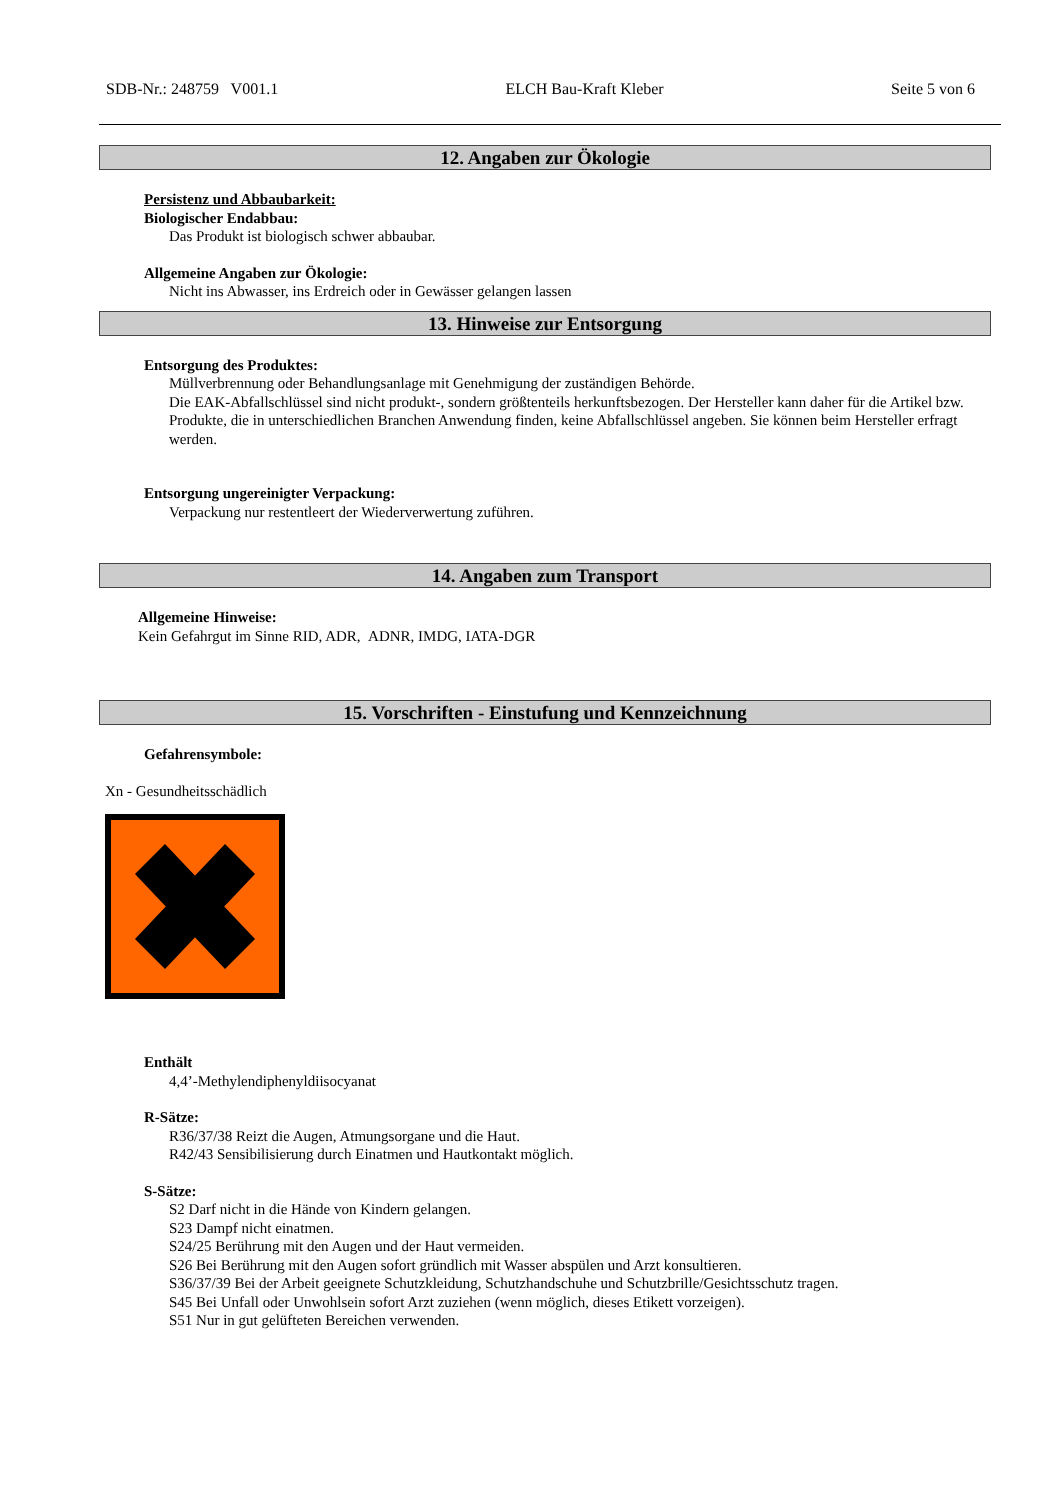SDB-Nr.: 248759 V001.1 ELCH Bau-Kraft Kleber Seite 5 von 6
12. Angaben zur Ökologie
Persistenz und Abbaubarkeit:
Biologischer Endabbau:
Das Produkt ist biologisch schwer abbaubar.
Allgemeine Angaben zur Ökologie:
Nicht ins Abwasser, ins Erdreich oder in Gewässer gelangen lassen
13. Hinweise zur Entsorgung
Entsorgung des Produktes:
Müllverbrennung oder Behandlungsanlage mit Genehmigung der zuständigen Behörde.
Die EAK-Abfallschlüssel sind nicht produkt-, sondern größtenteils herkunftsbezogen. Der Hersteller kann daher für die Artikel bzw. Produkte, die in unterschiedlichen Branchen Anwendung finden, keine Abfallschlüssel angeben. Sie können beim Hersteller erfragt werden.
Entsorgung ungereinigter Verpackung:
Verpackung nur restentleert der Wiederverwertung zuführen.
14. Angaben zum Transport
Allgemeine Hinweise:
Kein Gefahrgut im Sinne RID, ADR, ADNR, IMDG, IATA-DGR
15. Vorschriften - Einstufung und Kennzeichnung
Gefahrensymbole:
Xn - Gesundheitsschädlich
Enthält
4,4’-Methylendiphenyldiisocyanat
R-Sätze:
R36/37/38 Reizt die Augen, Atmungsorgane und die Haut.
R42/43 Sensibilisierung durch Einatmen und Hautkontakt möglich.
S-Sätze:
S2 Darf nicht in die Hände von Kindern gelangen.
S23 Dampf nicht einatmen.
S24/25 Berührung mit den Augen und der Haut vermeiden.
S26 Bei Berührung mit den Augen sofort gründlich mit Wasser abspülen und Arzt konsultieren.
S36/37/39 Bei der Arbeit geeignete Schutzkleidung, Schutzhandschuhe und Schutzbrille/Gesichtsschutz tragen.
S45 Bei Unfall oder Unwohlsein sofort Arzt zuziehen (wenn möglich, dieses Etikett vorzeigen).
S51 Nur in gut gelüfteten Bereichen verwenden.